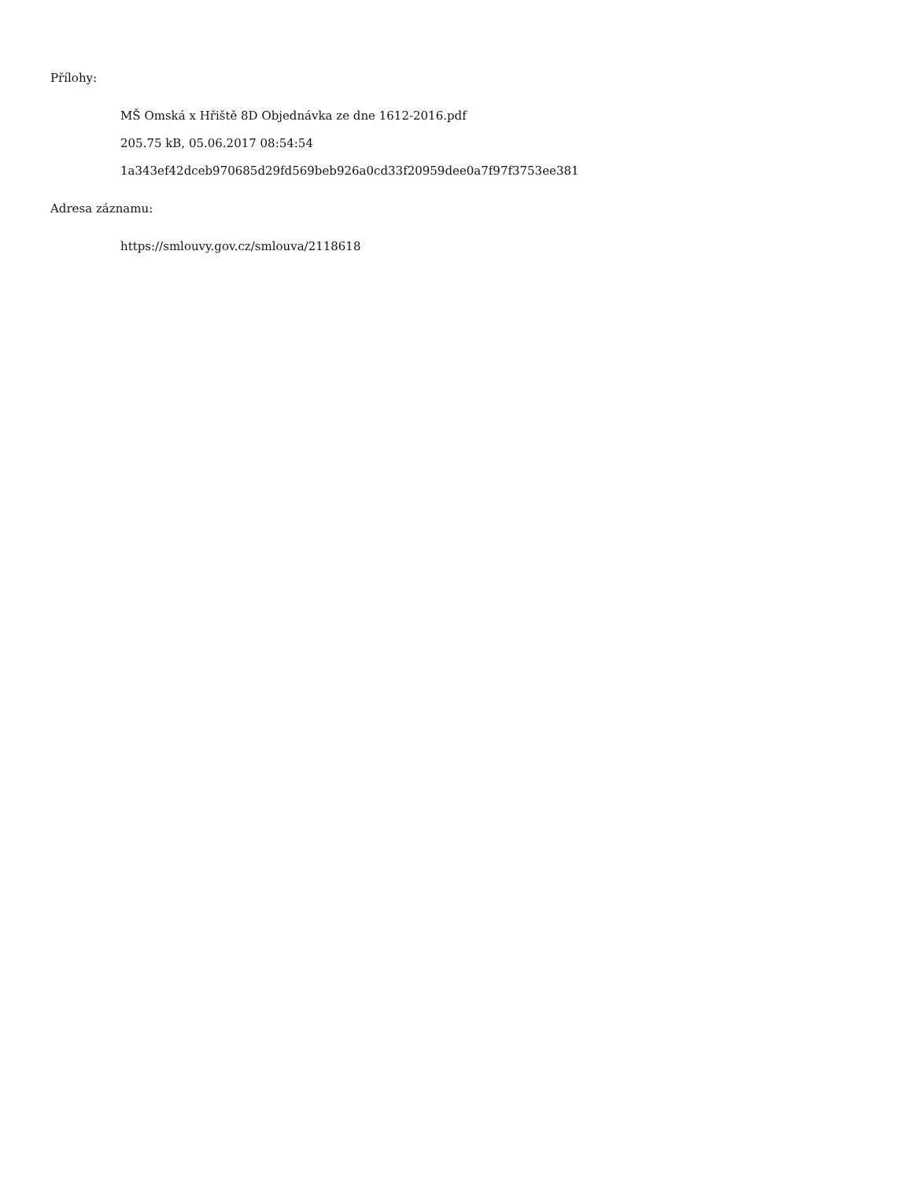Přílohy:
MŠ Omská x Hřiště 8D Objednávka ze dne 1612-2016.pdf
205.75 kB, 05.06.2017 08:54:54
1a343ef42dceb970685d29fd569beb926a0cd33f20959dee0a7f97f3753ee381
Adresa záznamu:
https://smlouvy.gov.cz/smlouva/2118618